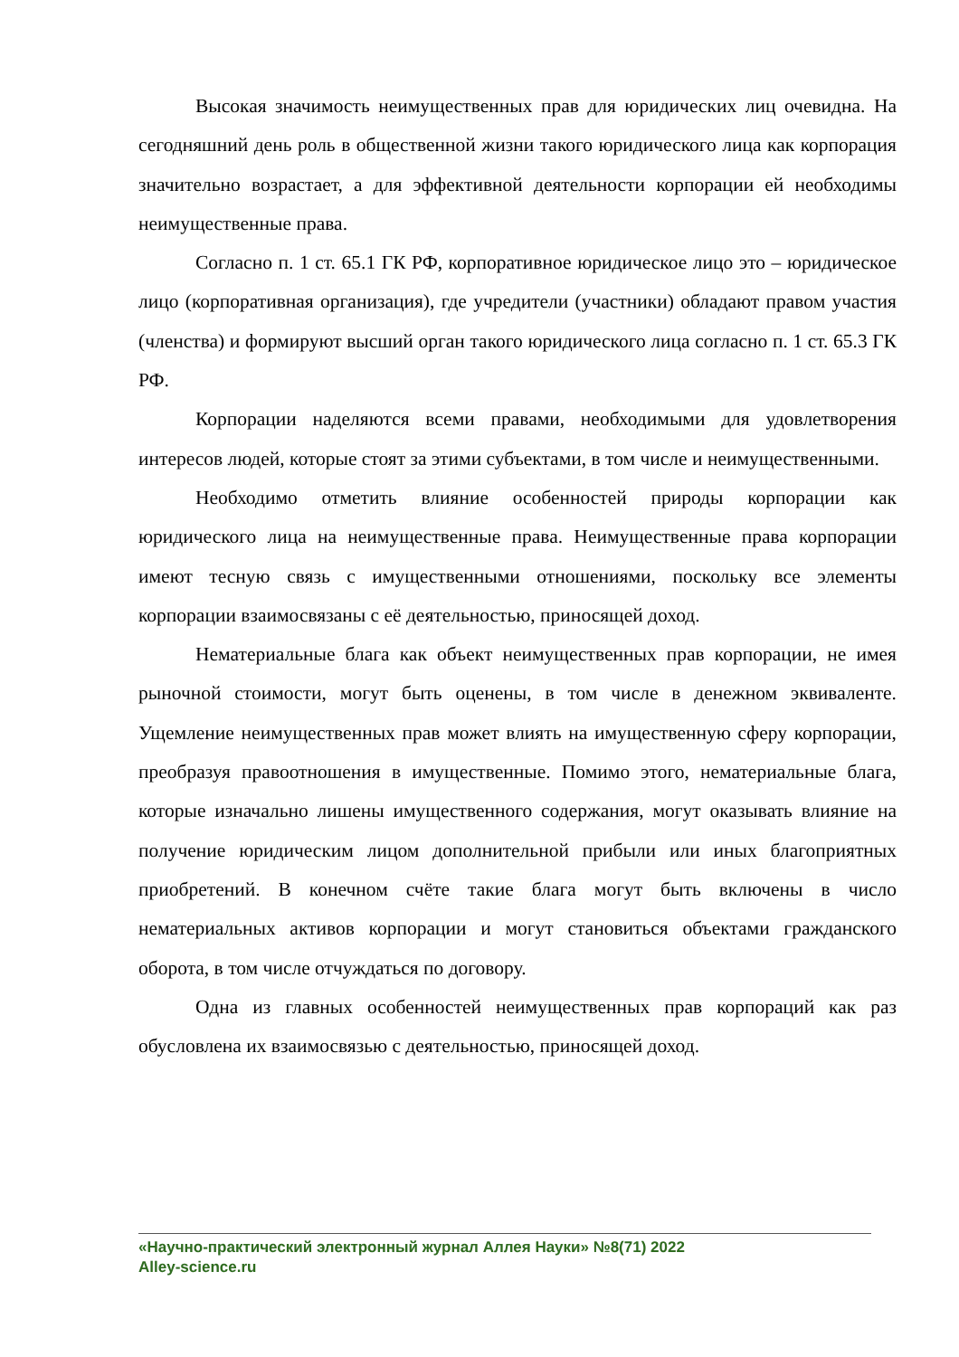Высокая значимость неимущественных прав для юридических лиц очевидна. На сегодняшний день роль в общественной жизни такого юридического лица как корпорация значительно возрастает, а для эффективной деятельности корпорации ей необходимы неимущественные права.
Согласно п. 1 ст. 65.1 ГК РФ, корпоративное юридическое лицо это – юридическое лицо (корпоративная организация), где учредители (участники) обладают правом участия (членства) и формируют высший орган такого юридического лица согласно п. 1 ст. 65.3 ГК РФ.
Корпорации наделяются всеми правами, необходимыми для удовлетворения интересов людей, которые стоят за этими субъектами, в том числе и неимущественными.
Необходимо отметить влияние особенностей природы корпорации как юридического лица на неимущественные права. Неимущественные права корпорации имеют тесную связь с имущественными отношениями, поскольку все элементы корпорации взаимосвязаны с её деятельностью, приносящей доход.
Нематериальные блага как объект неимущественных прав корпорации, не имея рыночной стоимости, могут быть оценены, в том числе в денежном эквиваленте. Ущемление неимущественных прав может влиять на имущественную сферу корпорации, преобразуя правоотношения в имущественные. Помимо этого, нематериальные блага, которые изначально лишены имущественного содержания, могут оказывать влияние на получение юридическим лицом дополнительной прибыли или иных благоприятных приобретений. В конечном счёте такие блага могут быть включены в число нематериальных активов корпорации и могут становиться объектами гражданского оборота, в том числе отчуждаться по договору.
Одна из главных особенностей неимущественных прав корпораций как раз обусловлена их взаимосвязью с деятельностью, приносящей доход.
«Научно-практический электронный журнал Аллея Науки» №8(71) 2022
Alley-science.ru